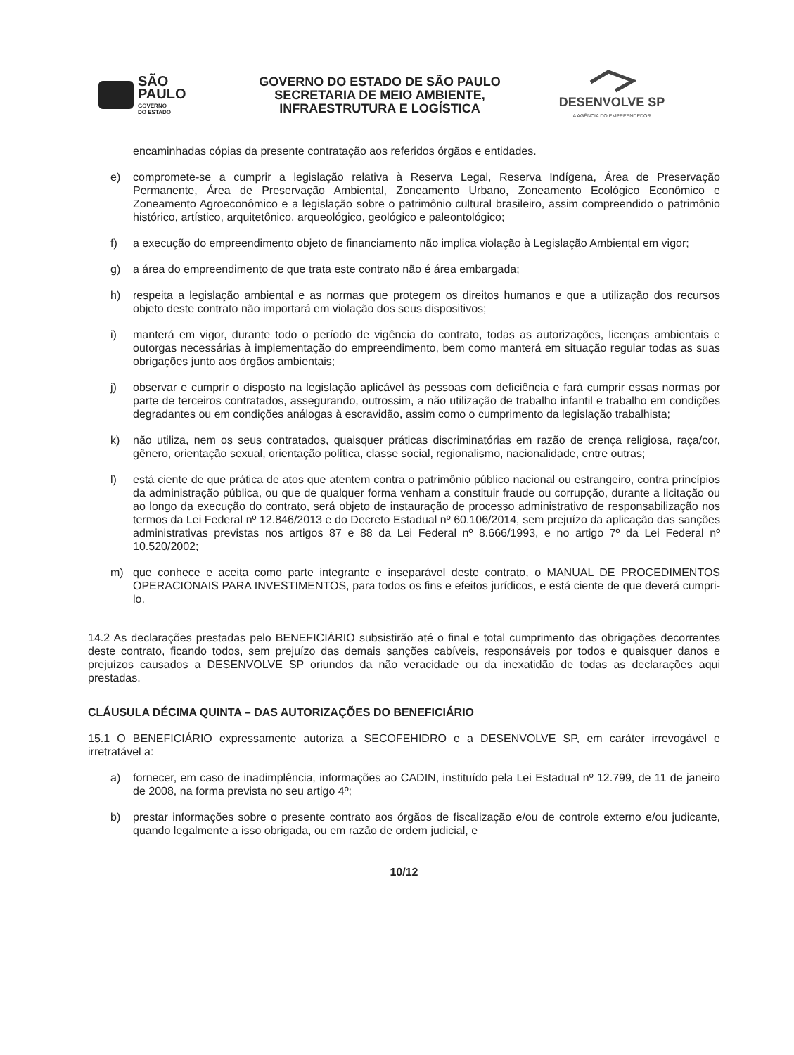SÃO
PAULO
GOVERNO
DO ESTADO
GOVERNO DO ESTADO DE SÃO PAULO
SECRETARIA DE MEIO AMBIENTE,
INFRAESTRUTURA E LOGÍSTICA
DESENVOLVE SP
A AGÊNCIA DO EMPREENDEDOR
encaminhadas cópias da presente contratação aos referidos órgãos e entidades.
e) compromete-se a cumprir a legislação relativa à Reserva Legal, Reserva Indígena, Área de Preservação Permanente, Área de Preservação Ambiental, Zoneamento Urbano, Zoneamento Ecológico Econômico e Zoneamento Agroeconômico e a legislação sobre o patrimônio cultural brasileiro, assim compreendido o patrimônio histórico, artístico, arquitetônico, arqueológico, geológico e paleontológico;
f) a execução do empreendimento objeto de financiamento não implica violação à Legislação Ambiental em vigor;
g) a área do empreendimento de que trata este contrato não é área embargada;
h) respeita a legislação ambiental e as normas que protegem os direitos humanos e que a utilização dos recursos objeto deste contrato não importará em violação dos seus dispositivos;
i) manterá em vigor, durante todo o período de vigência do contrato, todas as autorizações, licenças ambientais e outorgas necessárias à implementação do empreendimento, bem como manterá em situação regular todas as suas obrigações junto aos órgãos ambientais;
j) observar e cumprir o disposto na legislação aplicável às pessoas com deficiência e fará cumprir essas normas por parte de terceiros contratados, assegurando, outrossim, a não utilização de trabalho infantil e trabalho em condições degradantes ou em condições análogas à escravidão, assim como o cumprimento da legislação trabalhista;
k) não utiliza, nem os seus contratados, quaisquer práticas discriminatórias em razão de crença religiosa, raça/cor, gênero, orientação sexual, orientação política, classe social, regionalismo, nacionalidade, entre outras;
l) está ciente de que prática de atos que atentem contra o patrimônio público nacional ou estrangeiro, contra princípios da administração pública, ou que de qualquer forma venham a constituir fraude ou corrupção, durante a licitação ou ao longo da execução do contrato, será objeto de instauração de processo administrativo de responsabilização nos termos da Lei Federal nº 12.846/2013 e do Decreto Estadual nº 60.106/2014, sem prejuízo da aplicação das sanções administrativas previstas nos artigos 87 e 88 da Lei Federal nº 8.666/1993, e no artigo 7º da Lei Federal nº 10.520/2002;
m) que conhece e aceita como parte integrante e inseparável deste contrato, o MANUAL DE PROCEDIMENTOS OPERACIONAIS PARA INVESTIMENTOS, para todos os fins e efeitos jurídicos, e está ciente de que deverá cumpri-lo.
14.2 As declarações prestadas pelo BENEFICIÁRIO subsistirão até o final e total cumprimento das obrigações decorrentes deste contrato, ficando todos, sem prejuízo das demais sanções cabíveis, responsáveis por todos e quaisquer danos e prejuízos causados a DESENVOLVE SP oriundos da não veracidade ou da inexatidão de todas as declarações aqui prestadas.
CLÁUSULA DÉCIMA QUINTA – DAS AUTORIZAÇÕES DO BENEFICIÁRIO
15.1 O BENEFICIÁRIO expressamente autoriza a SECOFEHIDRO e a DESENVOLVE SP, em caráter irrevogável e irretratável a:
a) fornecer, em caso de inadimplência, informações ao CADIN, instituído pela Lei Estadual nº 12.799, de 11 de janeiro de 2008, na forma prevista no seu artigo 4º;
b) prestar informações sobre o presente contrato aos órgãos de fiscalização e/ou de controle externo e/ou judicante, quando legalmente a isso obrigada, ou em razão de ordem judicial, e
10/12